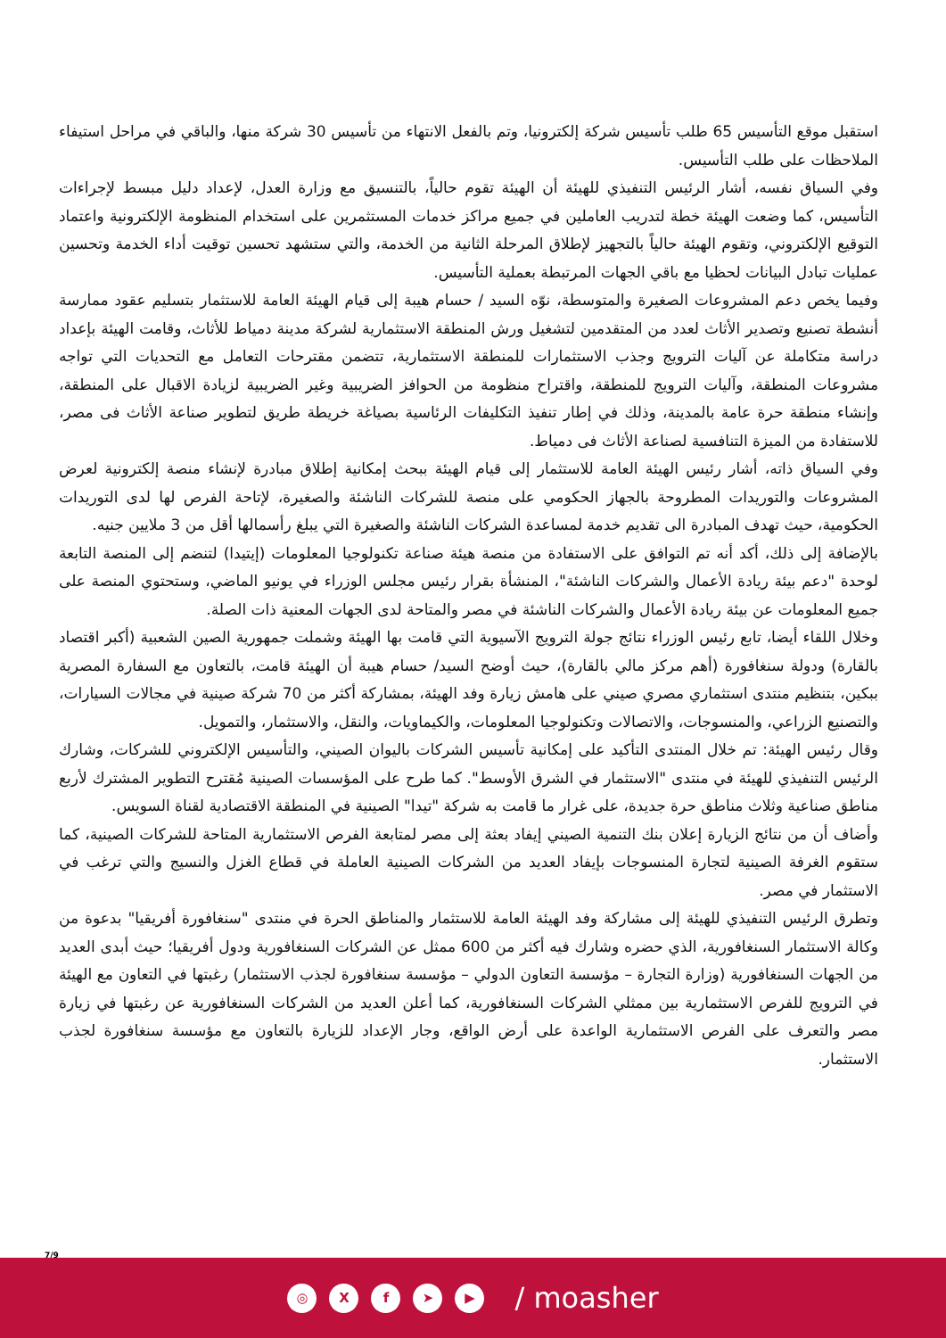استقبل موقع التأسيس 65 طلب تأسيس شركة إلكترونيا، وتم بالفعل الانتهاء من تأسيس 30 شركة منها، والباقي في مراحل استيفاء الملاحظات على طلب التأسيس.
وفي السياق نفسه، أشار الرئيس التنفيذي للهيئة أن الهيئة تقوم حالياً، بالتنسيق مع وزارة العدل، لإعداد دليل مبسط لإجراءات التأسيس، كما وضعت الهيئة خطة لتدريب العاملين في جميع مراكز خدمات المستثمرين على استخدام المنظومة الإلكترونية واعتماد التوقيع الإلكتروني، وتقوم الهيئة حالياً بالتجهيز لإطلاق المرحلة الثانية من الخدمة، والتي ستشهد تحسين توقيت أداء الخدمة وتحسين عمليات تبادل البيانات لحظيا مع باقي الجهات المرتبطة بعملية التأسيس.
وفيما يخص دعم المشروعات الصغيرة والمتوسطة، نوّه السيد / حسام هيبة إلى قيام الهيئة العامة للاستثمار بتسليم عقود ممارسة أنشطة تصنيع وتصدير الأثاث لعدد من المتقدمين لتشغيل ورش المنطقة الاستثمارية لشركة مدينة دمياط للأثاث، وقامت الهيئة بإعداد دراسة متكاملة عن آليات الترويج وجذب الاستثمارات للمنطقة الاستثمارية، تتضمن مقترحات التعامل مع التحديات التي تواجه مشروعات المنطقة، وآليات الترويج للمنطقة، واقتراح منظومة من الحوافز الضريبية وغير الضريبية لزيادة الاقبال على المنطقة، وإنشاء منطقة حرة عامة بالمدينة، وذلك في إطار تنفيذ التكليفات الرئاسية بصياغة خريطة طريق لتطوير صناعة الأثاث فى مصر، للاستفادة من الميزة التنافسية لصناعة الأثاث فى دمياط.
وفي السياق ذاته، أشار رئيس الهيئة العامة للاستثمار إلى قيام الهيئة ببحث إمكانية إطلاق مبادرة لإنشاء منصة إلكترونية لعرض المشروعات والتوريدات المطروحة بالجهاز الحكومي على منصة للشركات الناشئة والصغيرة، لإتاحة الفرص لها لدى التوريدات الحكومية، حيث تهدف المبادرة الى تقديم خدمة لمساعدة الشركات الناشئة والصغيرة التي يبلغ رأسمالها أقل من 3 ملايين جنيه.
بالإضافة إلى ذلك، أكد أنه تم التوافق على الاستفادة من منصة هيئة صناعة تكنولوجيا المعلومات (إيتيدا) لتنضم إلى المنصة التابعة لوحدة "دعم بيئة ريادة الأعمال والشركات الناشئة"، المنشأة بقرار رئيس مجلس الوزراء في يونيو الماضي، وستحتوي المنصة على جميع المعلومات عن بيئة ريادة الأعمال والشركات الناشئة في مصر والمتاحة لدى الجهات المعنية ذات الصلة.
وخلال اللقاء أيضا، تابع رئيس الوزراء نتائج جولة الترويج الآسيوية التي قامت بها الهيئة وشملت جمهورية الصين الشعبية (أكبر اقتصاد بالقارة) ودولة سنغافورة (أهم مركز مالي بالقارة)، حيث أوضح السيد/ حسام هيبة أن الهيئة قامت، بالتعاون مع السفارة المصرية ببكين، بتنظيم منتدى استثماري مصري صيني على هامش زيارة وفد الهيئة، بمشاركة أكثر من 70 شركة صينية في مجالات السيارات، والتصنيع الزراعي، والمنسوجات، والاتصالات وتكنولوجيا المعلومات، والكيماويات، والنقل، والاستثمار، والتمويل.
وقال رئيس الهيئة: تم خلال المنتدى التأكيد على إمكانية تأسيس الشركات باليوان الصيني، والتأسيس الإلكتروني للشركات، وشارك الرئيس التنفيذي للهيئة في منتدى "الاستثمار في الشرق الأوسط". كما طرح على المؤسسات الصينية مُقترح التطوير المشترك لأربع مناطق صناعية وثلاث مناطق حرة جديدة، على غرار ما قامت به شركة "تيدا" الصينية في المنطقة الاقتصادية لقناة السويس.
وأضاف أن من نتائج الزيارة إعلان بنك التنمية الصيني إيفاد بعثة إلى مصر لمتابعة الفرص الاستثمارية المتاحة للشركات الصينية، كما ستقوم الغرفة الصينية لتجارة المنسوجات بإيفاد العديد من الشركات الصينية العاملة في قطاع الغزل والنسيج والتي ترغب في الاستثمار في مصر.
وتطرق الرئيس التنفيذي للهيئة إلى مشاركة وفد الهيئة العامة للاستثمار والمناطق الحرة في منتدى "سنغافورة أفريقيا" بدعوة من وكالة الاستثمار السنغافورية، الذي حضره وشارك فيه أكثر من 600 ممثل عن الشركات السنغافورية ودول أفريقيا؛ حيث أبدى العديد من الجهات السنغافورية (وزارة التجارة – مؤسسة التعاون الدولي – مؤسسة سنغافورة لجذب الاستثمار) رغبتها في التعاون مع الهيئة في الترويج للفرص الاستثمارية بين ممثلي الشركات السنغافورية، كما أعلن العديد من الشركات السنغافورية عن رغبتها في زيارة مصر والتعرف على الفرص الاستثمارية الواعدة على أرض الواقع، وجار الإعداد للزيارة بالتعاون مع مؤسسة سنغافورة لجذب الاستثمار.
7/9
◎ X f ➤ ▶
/ moasher